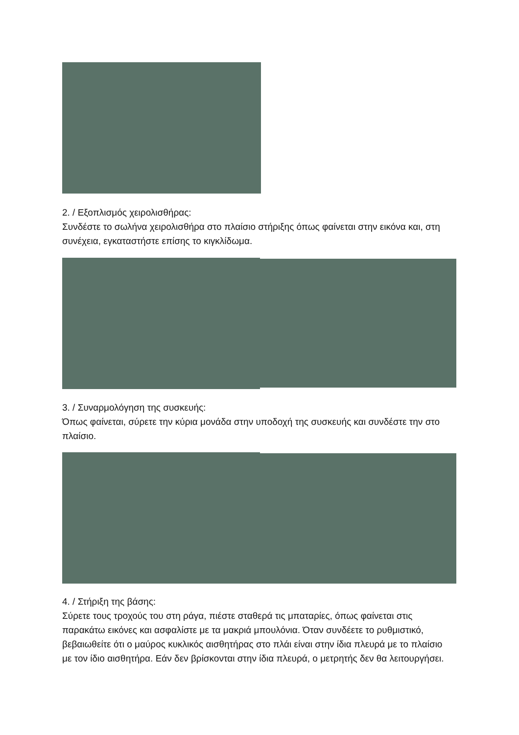2. / Εξοπλισμός χειρολισθήρας:
Συνδέστε το σωλήνα χειρολισθήρα στο πλαίσιο στήριξης όπως φαίνεται στην εικόνα και, στη συνέχεια, εγκαταστήστε επίσης το κιγκλίδωμα.
3. / Συναρμολόγηση της συσκευής:
Όπως φαίνεται, σύρετε την κύρια μονάδα στην υποδοχή της συσκευής και συνδέστε την στο πλαίσιο.
4. / Στήριξη της βάσης:
Σύρετε τους τροχούς του στη ράγα, πιέστε σταθερά τις μπαταρίες, όπως φαίνεται στις παρακάτω εικόνες και ασφαλίστε με τα μακριά μπουλόνια. Όταν συνδέετε το ρυθμιστικό, βεβαιωθείτε ότι ο μαύρος κυκλικός αισθητήρας στο πλάι είναι στην ίδια πλευρά με το πλαίσιο με τον ίδιο αισθητήρα. Εάν δεν βρίσκονται στην ίδια πλευρά, ο μετρητής δεν θα λειτουργήσει.